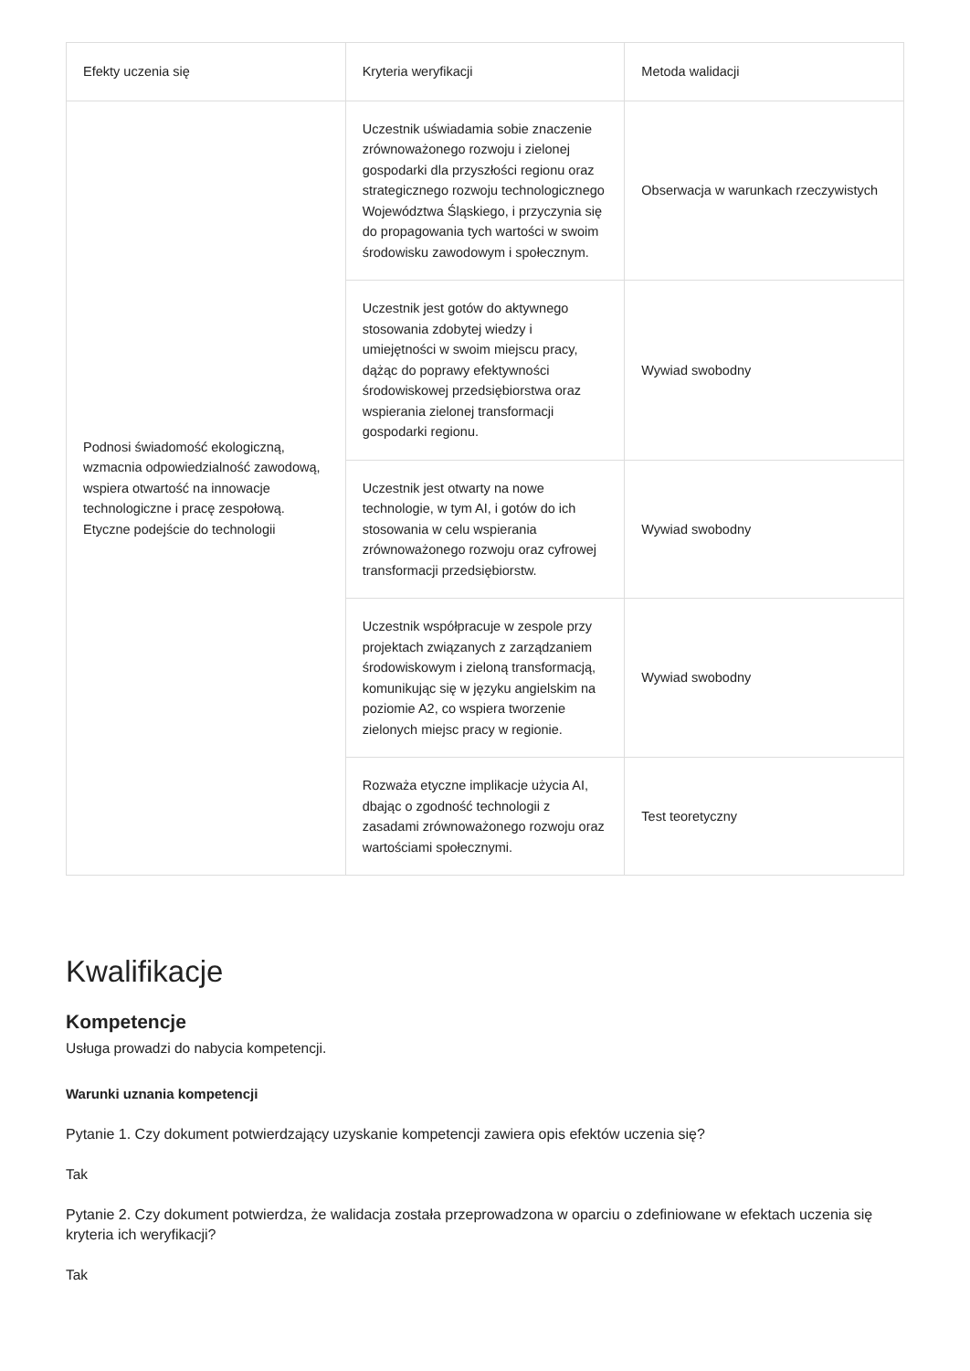| Efekty uczenia się | Kryteria weryfikacji | Metoda walidacji |
| --- | --- | --- |
| Podnosi świadomość ekologiczną, wzmacnia odpowiedzialność zawodową, wspiera otwartość na innowacje technologiczne i pracę zespołową. Etyczne podejście do technologii | Uczestnik uświadamia sobie znaczenie zrównoważonego rozwoju i zielonej gospodarki dla przyszłości regionu oraz strategicznego rozwoju technologicznego Województwa Śląskiego, i przyczynia się do propagowania tych wartości w swoim środowisku zawodowym i społecznym. | Obserwacja w warunkach rzeczywistych |
| | Uczestnik jest gotów do aktywnego stosowania zdobytej wiedzy i umiejętności w swoim miejscu pracy, dążąc do poprawy efektywności środowiskowej przedsiębiorstwa oraz wspierania zielonej transformacji gospodarki regionu. | Wywiad swobodny |
| | Uczestnik jest otwarty na nowe technologie, w tym AI, i gotów do ich stosowania w celu wspierania zrównoważonego rozwoju oraz cyfrowej transformacji przedsiębiorstw. | Wywiad swobodny |
| | Uczestnik współpracuje w zespole przy projektach związanych z zarządzaniem środowiskowym i zieloną transformacją, komunikując się w języku angielskim na poziomie A2, co wspiera tworzenie zielonych miejsc pracy w regionie. | Wywiad swobodny |
| | Rozważa etyczne implikacje użycia AI, dbając o zgodność technologii z zasadami zrównoważonego rozwoju oraz wartościami społecznymi. | Test teoretyczny |
Kwalifikacje
Kompetencje
Usługa prowadzi do nabycia kompetencji.
Warunki uznania kompetencji
Pytanie 1. Czy dokument potwierdzający uzyskanie kompetencji zawiera opis efektów uczenia się?
Tak
Pytanie 2. Czy dokument potwierdza, że walidacja została przeprowadzona w oparciu o zdefiniowane w efektach uczenia się kryteria ich weryfikacji?
Tak